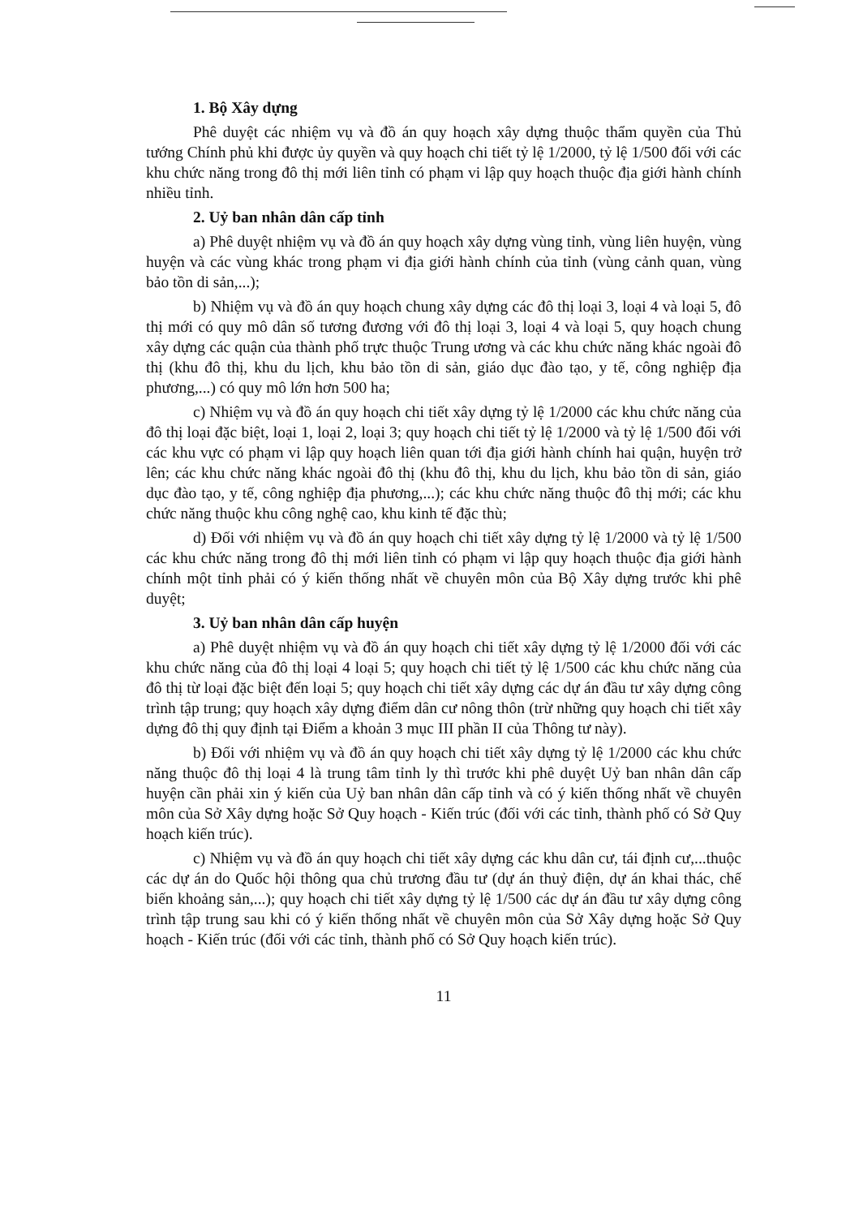1. Bộ Xây dựng
Phê duyệt các nhiệm vụ và đồ án quy hoạch xây dựng thuộc thẩm quyền của Thủ tướng Chính phủ khi được ủy quyền và quy hoạch chi tiết tỷ lệ 1/2000, tỷ lệ 1/500 đối với các khu chức năng trong đô thị mới liên tỉnh có phạm vi lập quy hoạch thuộc địa giới hành chính nhiều tỉnh.
2. Uỷ ban nhân dân cấp tỉnh
a) Phê duyệt nhiệm vụ và đồ án quy hoạch xây dựng vùng tỉnh, vùng liên huyện, vùng huyện và các vùng khác trong phạm vi địa giới hành chính của tỉnh (vùng cảnh quan, vùng bảo tồn di sản,...);
b) Nhiệm vụ và đồ án quy hoạch chung xây dựng các đô thị loại 3, loại 4 và loại 5, đô thị mới có quy mô dân số tương đương với đô thị loại 3, loại 4 và loại 5, quy hoạch chung xây dựng các quận của thành phố trực thuộc Trung ương và các khu chức năng khác ngoài đô thị (khu đô thị, khu du lịch, khu bảo tồn di sản, giáo dục đào tạo, y tế, công nghiệp địa phương,...) có quy mô lớn hơn 500 ha;
c) Nhiệm vụ và đồ án quy hoạch chi tiết xây dựng tỷ lệ 1/2000 các khu chức năng của đô thị loại đặc biệt, loại 1, loại 2, loại 3; quy hoạch chi tiết tỷ lệ 1/2000 và tỷ lệ 1/500 đối với các khu vực có phạm vi lập quy hoạch liên quan tới địa giới hành chính hai quận, huyện trở lên; các khu chức năng khác ngoài đô thị (khu đô thị, khu du lịch, khu bảo tồn di sản, giáo dục đào tạo, y tế, công nghiệp địa phương,...); các khu chức năng thuộc đô thị mới; các khu chức năng thuộc khu công nghệ cao, khu kinh tế đặc thù;
d) Đối với nhiệm vụ và đồ án quy hoạch chi tiết xây dựng tỷ lệ 1/2000 và tỷ lệ 1/500 các khu chức năng trong đô thị mới liên tỉnh có phạm vi lập quy hoạch thuộc địa giới hành chính một tỉnh phải có ý kiến thống nhất về chuyên môn của Bộ Xây dựng trước khi phê duyệt;
3. Uỷ ban nhân dân cấp huyện
a) Phê duyệt nhiệm vụ và đồ án quy hoạch chi tiết xây dựng tỷ lệ 1/2000 đối với các khu chức năng của đô thị loại 4 loại 5; quy hoạch chi tiết tỷ lệ 1/500 các khu chức năng của đô thị từ loại đặc biệt đến loại 5; quy hoạch chi tiết xây dựng các dự án đầu tư xây dựng công trình tập trung; quy hoạch xây dựng điểm dân cư nông thôn (trừ những quy hoạch chi tiết xây dựng đô thị quy định tại Điểm a khoản 3 mục III phần II của Thông tư này).
b) Đối với nhiệm vụ và đồ án quy hoạch chi tiết xây dựng tỷ lệ 1/2000 các khu chức năng thuộc đô thị loại 4 là trung tâm tỉnh ly thì trước khi phê duyệt Uỷ ban nhân dân cấp huyện cần phải xin ý kiến của Uỷ ban nhân dân cấp tỉnh và có ý kiến thống nhất về chuyên môn của Sở Xây dựng hoặc Sở Quy hoạch - Kiến trúc (đối với các tỉnh, thành phố có Sở Quy hoạch kiến trúc).
c) Nhiệm vụ và đồ án quy hoạch chi tiết xây dựng các khu dân cư, tái định cư,...thuộc các dự án do Quốc hội thông qua chủ trương đầu tư (dự án thuỷ điện, dự án khai thác, chế biến khoảng sản,...); quy hoạch chi tiết xây dựng tỷ lệ 1/500 các dự án đầu tư xây dựng công trình tập trung sau khi có ý kiến thống nhất về chuyên môn của Sở Xây dựng hoặc Sở Quy hoạch - Kiến trúc (đối với các tỉnh, thành phố có Sở Quy hoạch kiến trúc).
11